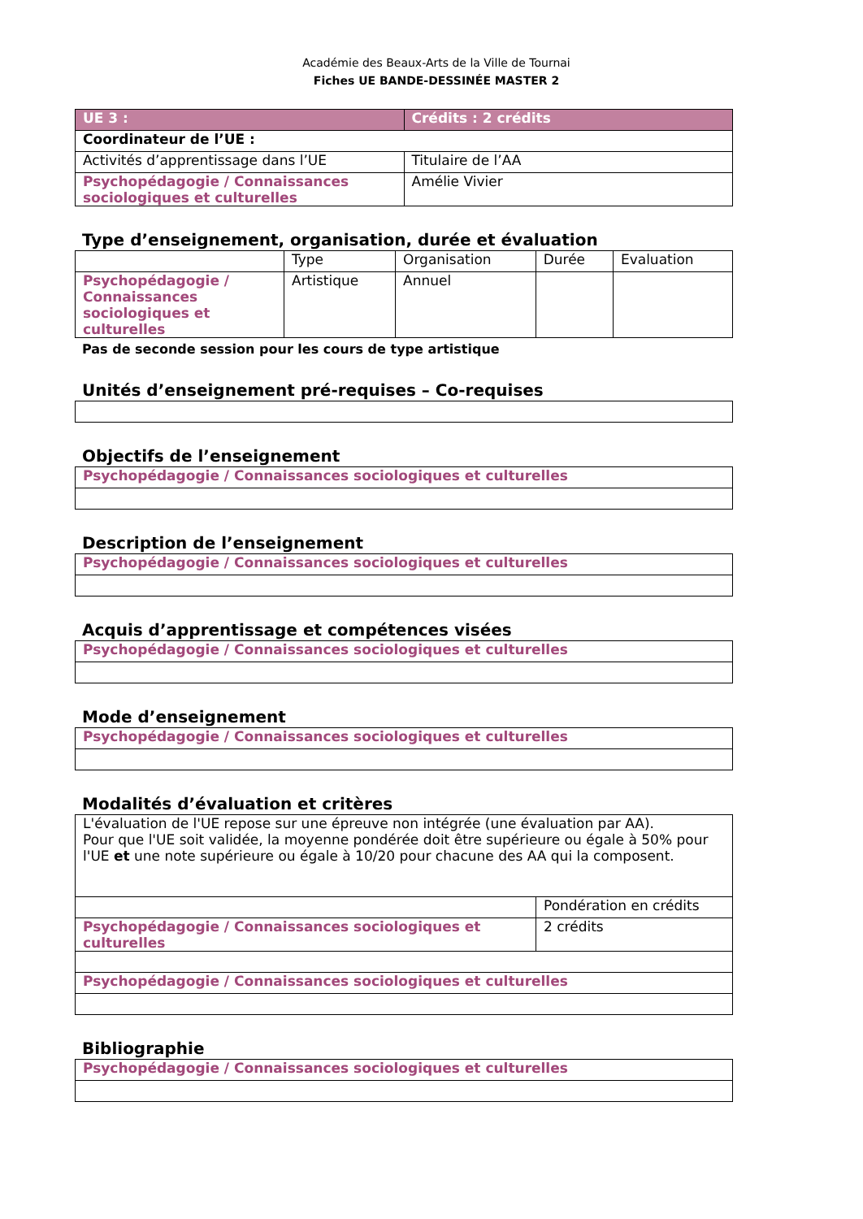Académie des Beaux-Arts de la Ville de Tournai
Fiches UE BANDE-DESSINÉE MASTER 2
| UE 3 : | Crédits : 2 crédits |
| Coordinateur de l’UE : | |
| Activités d’apprentissage dans l’UE | Titulaire de l’AA |
| Psychopédagogie / Connaissances sociologiques et culturelles | Amélie Vivier |
Type d’enseignement, organisation, durée et évaluation
| | Type | Organisation | Durée | Evaluation |
| --- | --- | --- | --- | --- |
| Psychopédagogie / Connaissances sociologiques et culturelles | Artistique | Annuel | | |
Pas de seconde session pour les cours de type artistique
Unités d’enseignement pré-requises – Co-requises
Objectifs de l’enseignement
| Psychopédagogie / Connaissances sociologiques et culturelles |
Description de l’enseignement
| Psychopédagogie / Connaissances sociologiques et culturelles |
Acquis d’apprentissage et compétences visées
| Psychopédagogie / Connaissances sociologiques et culturelles |
Mode d’enseignement
| Psychopédagogie / Connaissances sociologiques et culturelles |
Modalités d’évaluation et critères
| L'évaluation de l'UE repose sur une épreuve non intégrée (une évaluation par AA). Pour que l'UE soit validée, la moyenne pondérée doit être supérieure ou égale à 50% pour l'UE et une note supérieure ou égale à 10/20 pour chacune des AA qui la composent. | |
| | Pondération en crédits |
| Psychopédagogie / Connaissances sociologiques et culturelles | 2 crédits |
| Psychopédagogie / Connaissances sociologiques et culturelles | |
Bibliographie
| Psychopédagogie / Connaissances sociologiques et culturelles |